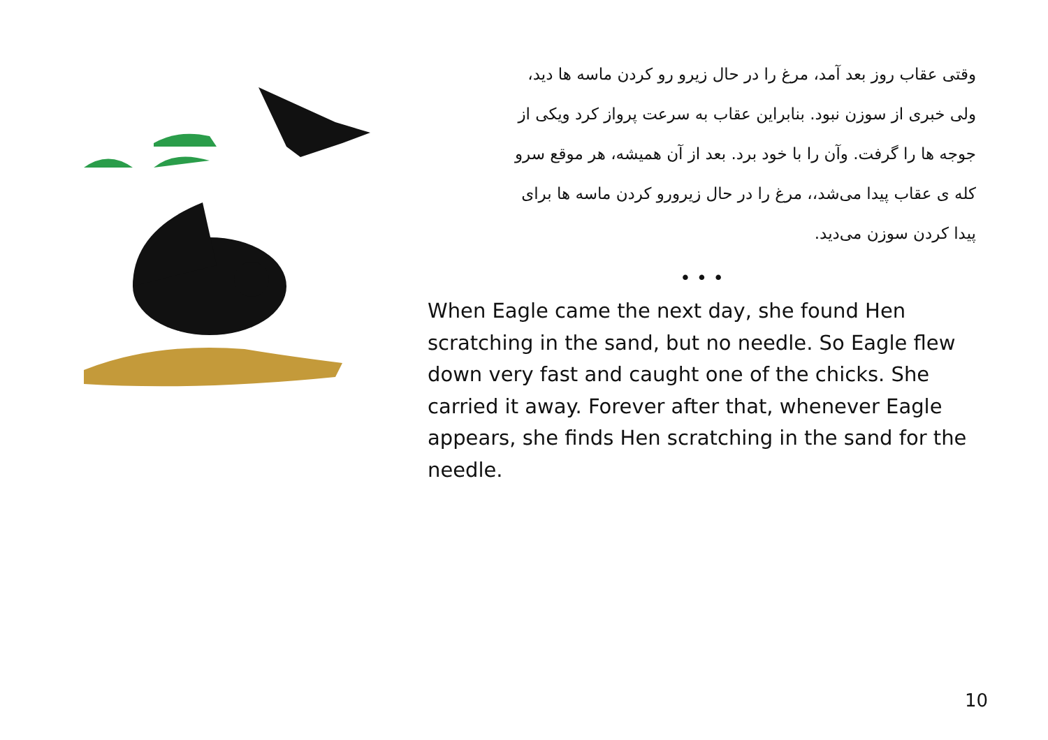وقتی عقاب روز بعد آمد، مرغ را در حال زیرو رو کردن ماسه ها دید،
ولی خبری از سوزن نبود. بنابراین عقاب به سرعت پرواز کرد ویکی از
جوجه ها را گرفت. وآن را با خود برد. بعد از آن همیشه، هر موقع سرو
کله ی عقاب پیدا می‌شد،، مرغ را در حال زیرورو کردن ماسه ها برای
پیدا کردن سوزن می‌دید.
• • •
When Eagle came the next day, she found Hen scratching in the sand, but no needle. So Eagle flew down very fast and caught one of the chicks. She carried it away. Forever after that, whenever Eagle appears, she finds Hen scratching in the sand for the needle.
10